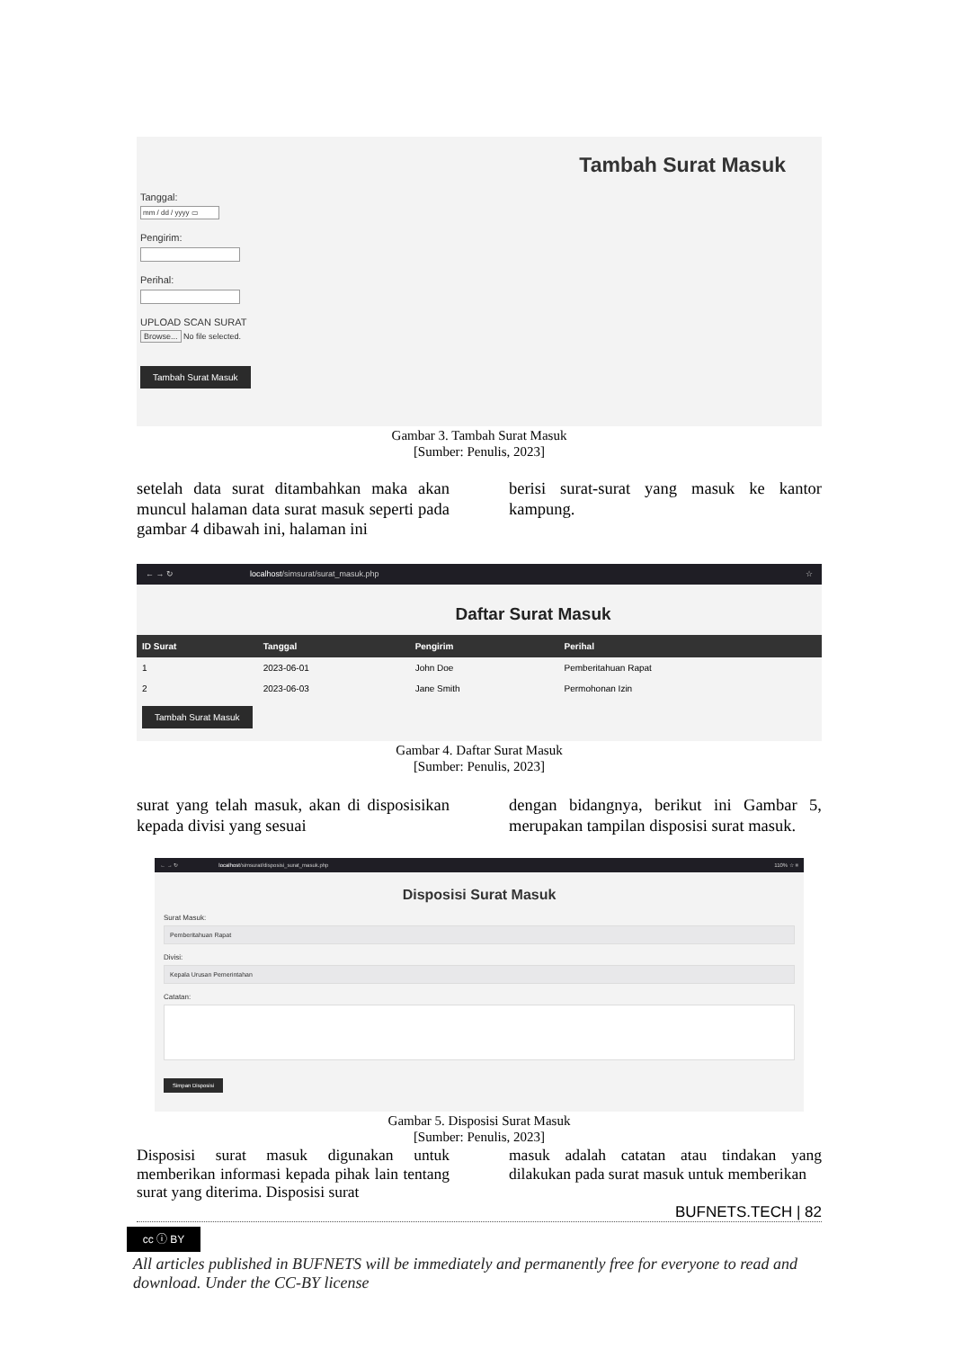Tambah Surat Masuk
Tanggal:
mm / dd / yyyy ▭
Pengirim:
Perihal:
UPLOAD SCAN SURAT
Browse... No file selected.
Tambah Surat Masuk
Gambar 3. Tambah Surat Masuk
[Sumber: Penulis, 2023]
setelah data surat ditambahkan maka akan muncul halaman data surat masuk seperti pada gambar 4 dibawah ini, halaman ini
berisi surat-surat yang masuk ke kantor kampung.
← → ↻ localhost/simsurat/surat_masuk.php ☆
Daftar Surat Masuk
| ID Surat | Tanggal | Pengirim | Perihal |
| --- | --- | --- | --- |
| 1 | 2023-06-01 | John Doe | Pemberitahuan Rapat |
| 2 | 2023-06-03 | Jane Smith | Permohonan Izin |
Tambah Surat Masuk
Gambar 4. Daftar Surat Masuk
[Sumber: Penulis, 2023]
surat yang telah masuk, akan di disposisikan kepada divisi yang sesuai
dengan bidangnya, berikut ini Gambar 5, merupakan tampilan disposisi surat masuk.
← → ↻ localhost/simsurat/disposisi_surat_masuk.php 110% ☆ ≡
Disposisi Surat Masuk
Surat Masuk:
Pemberitahuan Rapat
Divisi:
Kepala Urusan Pemerintahan
Catatan:
Simpan Disposisi
Gambar 5. Disposisi Surat Masuk
[Sumber: Penulis, 2023]
Disposisi surat masuk digunakan untuk memberikan informasi kepada pihak lain tentang surat yang diterima. Disposisi surat
masuk adalah catatan atau tindakan yang dilakukan pada surat masuk untuk memberikan
BUFNETS.TECH | 82
cc ⓘ BY
All articles published in BUFNETS will be immediately and permanently free for everyone to read and download. Under the CC-BY license